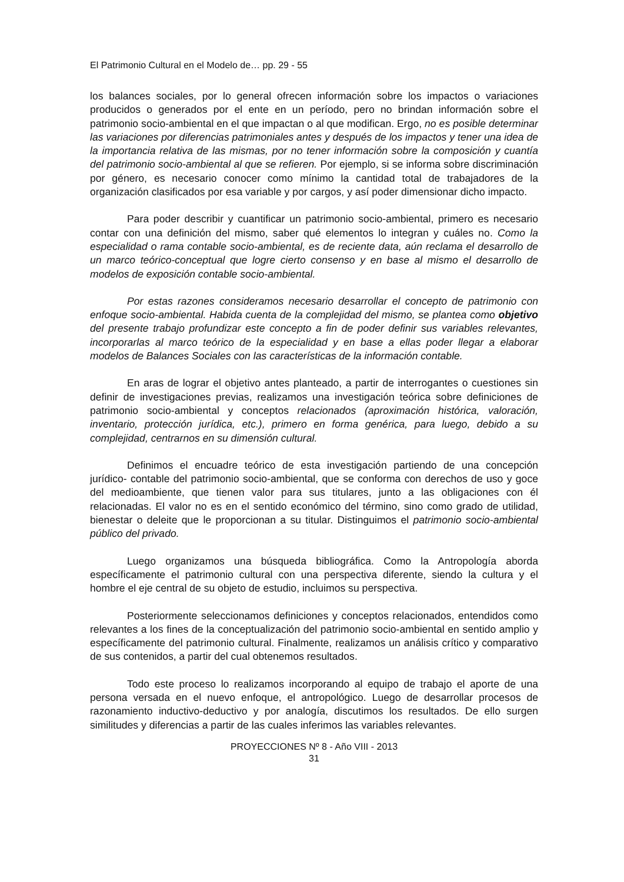El Patrimonio Cultural en el Modelo de… pp. 29 - 55
los balances sociales, por lo general ofrecen información sobre los impactos o variaciones producidos o generados por el ente en un período, pero no brindan información sobre el patrimonio socio-ambiental en el que impactan o al que modifican. Ergo, no es posible determinar las variaciones por diferencias patrimoniales antes y después de los impactos y tener una idea de la importancia relativa de las mismas, por no tener información sobre la composición y cuantía del patrimonio socio-ambiental al que se refieren. Por ejemplo, si se informa sobre discriminación por género, es necesario conocer como mínimo la cantidad total de trabajadores de la organización clasificados por esa variable y por cargos, y así poder dimensionar dicho impacto.
Para poder describir y cuantificar un patrimonio socio-ambiental, primero es necesario contar con una definición del mismo, saber qué elementos lo integran y cuáles no. Como la especialidad o rama contable socio-ambiental, es de reciente data, aún reclama el desarrollo de un marco teórico-conceptual que logre cierto consenso y en base al mismo el desarrollo de modelos de exposición contable socio-ambiental.
Por estas razones consideramos necesario desarrollar el concepto de patrimonio con enfoque socio-ambiental. Habida cuenta de la complejidad del mismo, se plantea como objetivo del presente trabajo profundizar este concepto a fin de poder definir sus variables relevantes, incorporarlas al marco teórico de la especialidad y en base a ellas poder llegar a elaborar modelos de Balances Sociales con las características de la información contable.
En aras de lograr el objetivo antes planteado, a partir de interrogantes o cuestiones sin definir de investigaciones previas, realizamos una investigación teórica sobre definiciones de patrimonio socio-ambiental y conceptos relacionados (aproximación histórica, valoración, inventario, protección jurídica, etc.), primero en forma genérica, para luego, debido a su complejidad, centrarnos en su dimensión cultural.
Definimos el encuadre teórico de esta investigación partiendo de una concepción jurídico- contable del patrimonio socio-ambiental, que se conforma con derechos de uso y goce del medioambiente, que tienen valor para sus titulares, junto a las obligaciones con él relacionadas. El valor no es en el sentido económico del término, sino como grado de utilidad, bienestar o deleite que le proporcionan a su titular. Distinguimos el patrimonio socio-ambiental público del privado.
Luego organizamos una búsqueda bibliográfica. Como la Antropología aborda específicamente el patrimonio cultural con una perspectiva diferente, siendo la cultura y el hombre el eje central de su objeto de estudio, incluimos su perspectiva.
Posteriormente seleccionamos definiciones y conceptos relacionados, entendidos como relevantes a los fines de la conceptualización del patrimonio socio-ambiental en sentido amplio y específicamente del patrimonio cultural. Finalmente, realizamos un análisis crítico y comparativo de sus contenidos, a partir del cual obtenemos resultados.
Todo este proceso lo realizamos incorporando al equipo de trabajo el aporte de una persona versada en el nuevo enfoque, el antropológico. Luego de desarrollar procesos de razonamiento inductivo-deductivo y por analogía, discutimos los resultados. De ello surgen similitudes y diferencias a partir de las cuales inferimos las variables relevantes.
PROYECCIONES Nº 8 - Año VIII - 2013
31